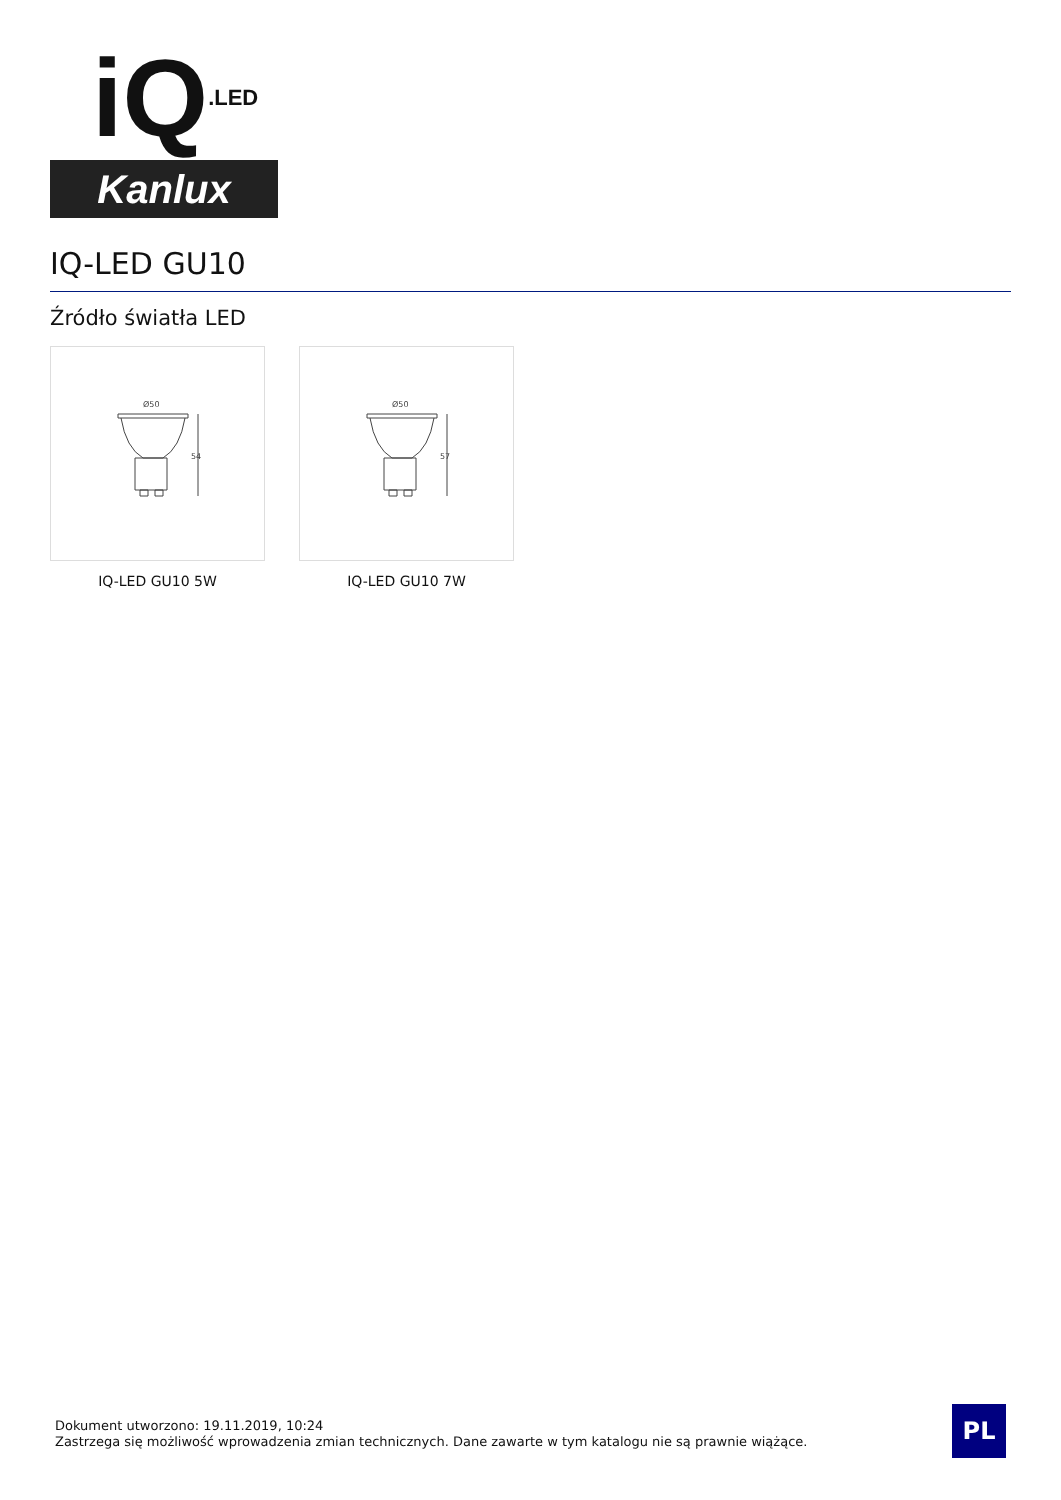iQ.LED
Kanlux
IQ-LED GU10
Źródło światła LED
Ø50
54
IQ-LED GU10 5W
Ø50
57
IQ-LED GU10 7W
Dokument utworzono: 19.11.2019, 10:24
Zastrzega się możliwość wprowadzenia zmian technicznych. Dane zawarte w tym katalogu nie są prawnie wiążące.
PL